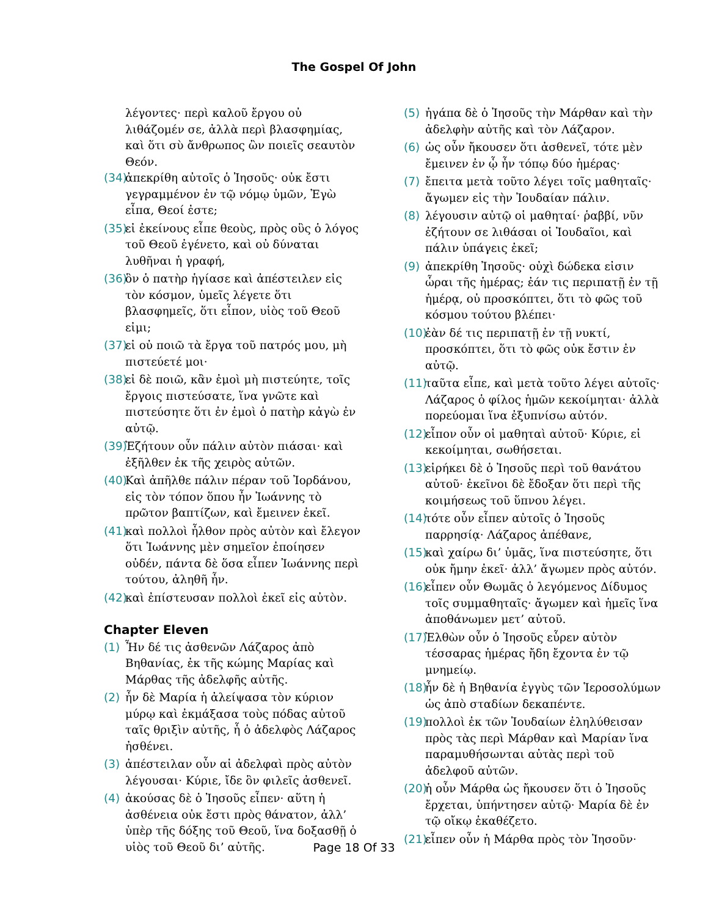The Gospel Of John
λέγοντες· περὶ καλοῦ ἔργου οὐ λιθάζομέν σε, ἀλλὰ περὶ βλασφημίας, καὶ ὅτι σὺ ἄνθρωπος ὢν ποιεῖς σεαυτὸν Θεόν.
(34) ἀπεκρίθη αὐτοῖς ὁ Ἰησοῦς· οὐκ ἔστι γεγραμμένον ἐν τῷ νόμῳ ὑμῶν, Ἐγὼ εἶπα, Θεοί ἐστε;
(35) εἰ ἐκείνους εἶπε θεοὺς, πρὸς οὓς ὁ λόγος τοῦ Θεοῦ ἐγένετο, καὶ οὐ δύναται λυθῆναι ἡ γραφή,
(36) ὃν ὁ πατὴρ ἡγίασε καὶ ἀπέστειλεν εἰς τὸν κόσμον, ὑμεῖς λέγετε ὅτι βλασφημεῖς, ὅτι εἶπον, υἱὸς τοῦ Θεοῦ εἰμι;
(37) εἰ οὐ ποιῶ τὰ ἔργα τοῦ πατρός μου, μὴ πιστεύετέ μοι·
(38) εἰ δὲ ποιῶ, κἂν ἐμοὶ μὴ πιστεύητε, τοῖς ἔργοις πιστεύσατε, ἵνα γνῶτε καὶ πιστεύσητε ὅτι ἐν ἐμοὶ ὁ πατὴρ κἀγὼ ἐν αὐτῷ.
(39) Ἐζήτουν οὖν πάλιν αὐτὸν πιάσαι· καὶ ἐξῆλθεν ἐκ τῆς χειρὸς αὐτῶν.
(40) Καὶ ἀπῆλθε πάλιν πέραν τοῦ Ἰορδάνου, εἰς τὸν τόπον ὅπου ἦν Ἰωάννης τὸ πρῶτον βαπτίζων, καὶ ἔμεινεν ἐκεῖ.
(41) καὶ πολλοὶ ἦλθον πρὸς αὐτὸν καὶ ἔλεγον ὅτι Ἰωάννης μὲν σημεῖον ἐποίησεν οὐδέν, πάντα δὲ ὅσα εἶπεν Ἰωάννης περὶ τούτου, ἀληθῆ ἦν.
(42) καὶ ἐπίστευσαν πολλοὶ ἐκεῖ εἰς αὐτὸν.
Chapter Eleven
(1) Ἦν δέ τις ἀσθενῶν Λάζαρος ἀπὸ Βηθανίας, ἐκ τῆς κώμης Μαρίας καὶ Μάρθας τῆς ἀδελφῆς αὐτῆς.
(2) ἦν δὲ Μαρία ἡ ἀλείψασα τὸν κύριον μύρῳ καὶ ἐκμάξασα τοὺς πόδας αὐτοῦ ταῖς θριξὶν αὐτῆς, ἧ ὁ ἀδελφὸς Λάζαρος ἠσθένει.
(3) ἀπέστειλαν οὖν αἱ ἀδελφαὶ πρὸς αὐτὸν λέγουσαι· Κύριε, ἴδε ὃν φιλεῖς ἀσθενεῖ.
(4) ἀκούσας δὲ ὁ Ἰησοῦς εἶπεν· αὕτη ἡ ἀσθένεια οὐκ ἔστι πρὸς θάνατον, ἀλλ’ ὑπὲρ τῆς δόξης τοῦ Θεοῦ, ἵνα δοξασθῇ ὁ υἱὸς τοῦ Θεοῦ δι’ αὐτῆς.
(5) ἠγάπα δὲ ὁ Ἰησοῦς τὴν Μάρθαν καὶ τὴν ἀδελφὴν αὐτῆς καὶ τὸν Λάζαρον.
(6) ὡς οὖν ἤκουσεν ὅτι ἀσθενεῖ, τότε μὲν ἔμεινεν ἐν ᾧ ἦν τόπῳ δύο ἡμέρας·
(7) ἔπειτα μετὰ τοῦτο λέγει τοῖς μαθηταῖς· ἄγωμεν εἰς τὴν Ἰουδαίαν πάλιν.
(8) λέγουσιν αὐτῷ οἱ μαθηταί· ῥαββί, νῦν ἐζήτουν σε λιθάσαι οἱ Ἰουδαῖοι, καὶ πάλιν ὑπάγεις ἐκεῖ;
(9) ἀπεκρίθη Ἰησοῦς· οὐχὶ δώδεκα εἰσιν ὧραι τῆς ἡμέρας; ἐάν τις περιπατῇ ἐν τῇ ἡμέρᾳ, οὐ προσκόπτει, ὅτι τὸ φῶς τοῦ κόσμου τούτου βλέπει·
(10) ἐὰν δέ τις περιπατῇ ἐν τῇ νυκτί, προσκόπτει, ὅτι τὸ φῶς οὐκ ἔστιν ἐν αὐτῷ.
(11) ταῦτα εἶπε, καὶ μετὰ τοῦτο λέγει αὐτοῖς· Λάζαρος ὁ φίλος ἡμῶν κεκοίμηται· ἀλλὰ πορεύομαι ἵνα ἐξυπνίσω αὐτόν.
(12) εἶπον οὖν οἱ μαθηταὶ αὐτοῦ· Κύριε, εἰ κεκοίμηται, σωθήσεται.
(13) εἰρήκει δὲ ὁ Ἰησοῦς περὶ τοῦ θανάτου αὐτοῦ· ἐκεῖνοι δὲ ἔδοξαν ὅτι περὶ τῆς κοιμήσεως τοῦ ὕπνου λέγει.
(14) τότε οὖν εἶπεν αὐτοῖς ὁ Ἰησοῦς παρρησίᾳ· Λάζαρος ἀπέθανε,
(15) καὶ χαίρω δι’ ὑμᾶς, ἵνα πιστεύσητε, ὅτι οὐκ ἤμην ἐκεῖ· ἀλλ’ ἄγωμεν πρὸς αὐτόν.
(16) εἶπεν οὖν Θωμᾶς ὁ λεγόμενος Δίδυμος τοῖς συμμαθηταῖς· ἄγωμεν καὶ ἡμεῖς ἵνα ἀποθάνωμεν μετ’ αὐτοῦ.
(17) Ἐλθὼν οὖν ὁ Ἰησοῦς εὗρεν αὐτὸν τέσσαρας ἡμέρας ἤδη ἔχοντα ἐν τῷ μνημείῳ.
(18) ἦν δὲ ἡ Βηθανία ἐγγὺς τῶν Ἱεροσολύμων ὡς ἀπὸ σταδίων δεκαπέντε.
(19) πολλοὶ ἐκ τῶν Ἰουδαίων ἐληλύθεισαν πρὸς τὰς περὶ Μάρθαν καὶ Μαρίαν ἵνα παραμυθήσωνται αὐτὰς περὶ τοῦ ἀδελφοῦ αὐτῶν.
(20) ἡ οὖν Μάρθα ὡς ἤκουσεν ὅτι ὁ Ἰησοῦς ἔρχεται, ὑπήντησεν αὐτῷ· Μαρία δὲ ἐν τῷ οἴκῳ ἐκαθέζετο.
(21) εἶπεν οὖν ἡ Μάρθα πρὸς τὸν Ἰησοῦν·
Page 18 Of 33